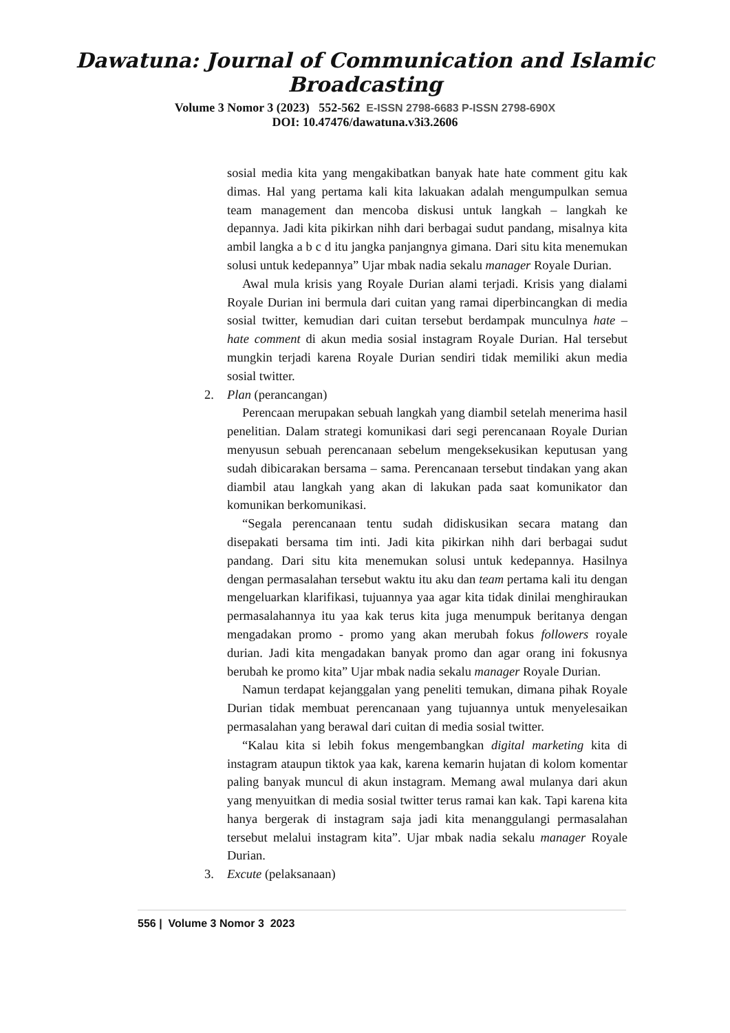Dawatuna: Journal of Communication and Islamic Broadcasting
Volume 3 Nomor 3 (2023) 552-562 E-ISSN 2798-6683 P-ISSN 2798-690X
DOI: 10.47476/dawatuna.v3i3.2606
sosial media kita yang mengakibatkan banyak hate hate comment gitu kak dimas. Hal yang pertama kali kita lakuakan adalah mengumpulkan semua team management dan mencoba diskusi untuk langkah – langkah ke depannya. Jadi kita pikirkan nihh dari berbagai sudut pandang, misalnya kita ambil langka a b c d itu jangka panjangnya gimana. Dari situ kita menemukan solusi untuk kedepannya” Ujar mbak nadia sekalu manager Royale Durian.
Awal mula krisis yang Royale Durian alami terjadi. Krisis yang dialami Royale Durian ini bermula dari cuitan yang ramai diperbincangkan di media sosial twitter, kemudian dari cuitan tersebut berdampak munculnya hate – hate comment di akun media sosial instagram Royale Durian. Hal tersebut mungkin terjadi karena Royale Durian sendiri tidak memiliki akun media sosial twitter.
2. Plan (perancangan)
Perencaan merupakan sebuah langkah yang diambil setelah menerima hasil penelitian. Dalam strategi komunikasi dari segi perencanaan Royale Durian menyusun sebuah perencanaan sebelum mengeksekusikan keputusan yang sudah dibicarakan bersama – sama. Perencanaan tersebut tindakan yang akan diambil atau langkah yang akan di lakukan pada saat komunikator dan komunikan berkomunikasi.
“Segala perencanaan tentu sudah didiskusikan secara matang dan disepakati bersama tim inti. Jadi kita pikirkan nihh dari berbagai sudut pandang. Dari situ kita menemukan solusi untuk kedepannya. Hasilnya dengan permasalahan tersebut waktu itu aku dan team pertama kali itu dengan mengeluarkan klarifikasi, tujuannya yaa agar kita tidak dinilai menghiraukan permasalahannya itu yaa kak terus kita juga menumpuk beritanya dengan mengadakan promo - promo yang akan merubah fokus followers royale durian. Jadi kita mengadakan banyak promo dan agar orang ini fokusnya berubah ke promo kita” Ujar mbak nadia sekalu manager Royale Durian.
Namun terdapat kejanggalan yang peneliti temukan, dimana pihak Royale Durian tidak membuat perencanaan yang tujuannya untuk menyelesaikan permasalahan yang berawal dari cuitan di media sosial twitter.
“Kalau kita si lebih fokus mengembangkan digital marketing kita di instagram ataupun tiktok yaa kak, karena kemarin hujatan di kolom komentar paling banyak muncul di akun instagram. Memang awal mulanya dari akun yang menyuitkan di media sosial twitter terus ramai kan kak. Tapi karena kita hanya bergerak di instagram saja jadi kita menanggulangi permasalahan tersebut melalui instagram kita”. Ujar mbak nadia sekalu manager Royale Durian.
3. Excute (pelaksanaan)
556 | Volume 3 Nomor 3 2023